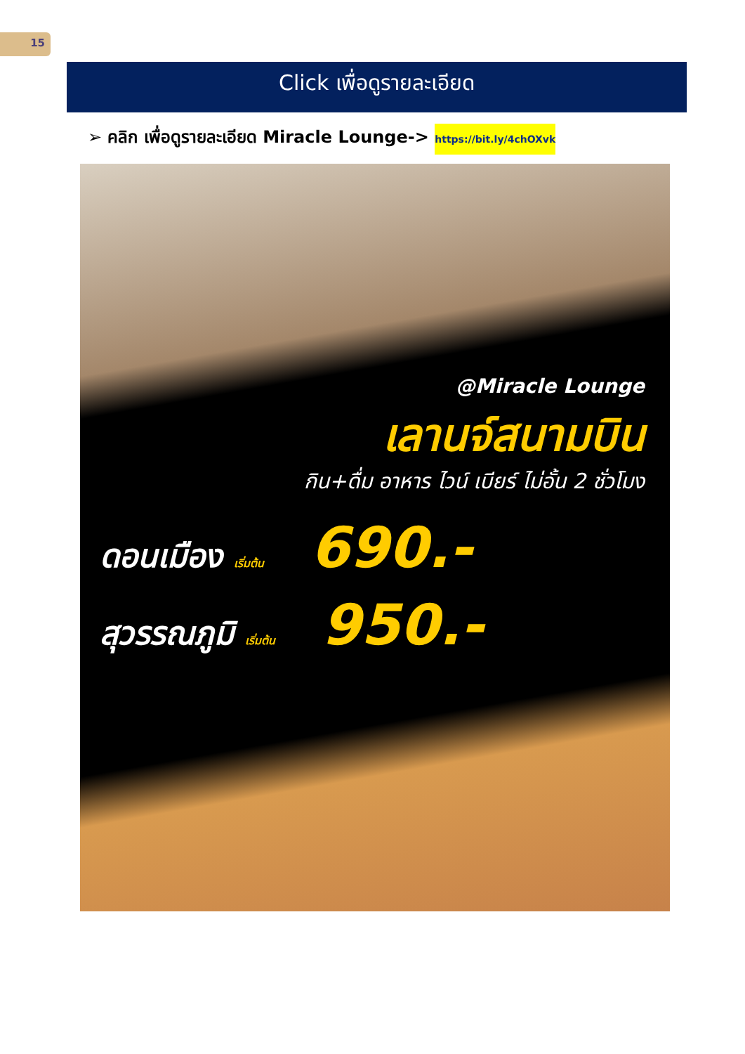15
Click เพื่อดูรายละเอียด
➢ คลิก เพื่อดูรายละเอียด Miracle Lounge-> https://bit.ly/4chOXvk
@Miracle Lounge
เลานจ์สนามบิน
กิน+ดื่ม อาหาร ไวน์ เบียร์ ไม่อั้น 2 ชั่วโมง
ดอนเมือง เริ่มต้น 690.-
สุวรรณภูมิ เริ่มต้น 950.-